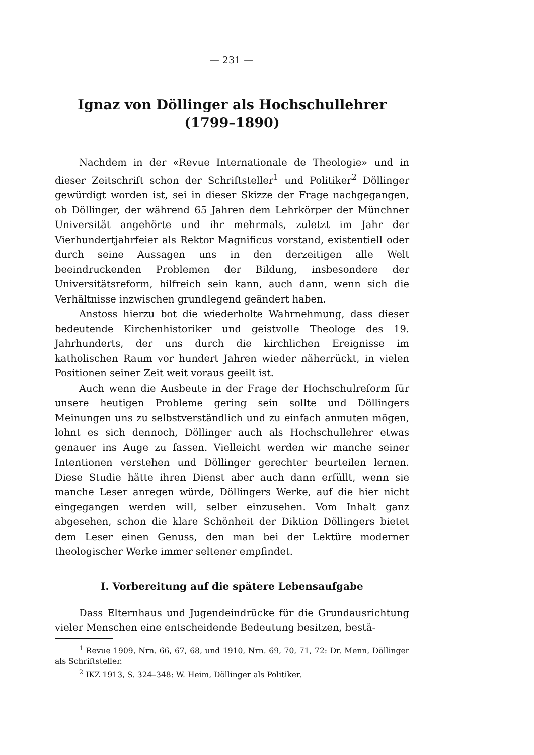— 231 —
Ignaz von Döllinger als Hochschullehrer
(1799–1890)
Nachdem in der «Revue Internationale de Theologie» und in dieser Zeitschrift schon der Schriftsteller<sup>1</sup> und Politiker<sup>2</sup> Döllinger gewürdigt worden ist, sei in dieser Skizze der Frage nachgegangen, ob Döllinger, der während 65 Jahren dem Lehrkörper der Münchner Universität angehörte und ihr mehrmals, zuletzt im Jahr der Vierhundertjahrfeier als Rektor Magnificus vorstand, existentiell oder durch seine Aussagen uns in den derzeitigen alle Welt beeindruckenden Problemen der Bildung, insbesondere der Universitätsreform, hilfreich sein kann, auch dann, wenn sich die Verhältnisse inzwischen grundlegend geändert haben.
Anstoss hierzu bot die wiederholte Wahrnehmung, dass dieser bedeutende Kirchenhistoriker und geistvolle Theologe des 19. Jahrhunderts, der uns durch die kirchlichen Ereignisse im katholischen Raum vor hundert Jahren wieder näherrückt, in vielen Positionen seiner Zeit weit voraus geeilt ist.
Auch wenn die Ausbeute in der Frage der Hochschulreform für unsere heutigen Probleme gering sein sollte und Döllingers Meinungen uns zu selbstverständlich und zu einfach anmuten mögen, lohnt es sich dennoch, Döllinger auch als Hochschullehrer etwas genauer ins Auge zu fassen. Vielleicht werden wir manche seiner Intentionen verstehen und Döllinger gerechter beurteilen lernen. Diese Studie hätte ihren Dienst aber auch dann erfüllt, wenn sie manche Leser anregen würde, Döllingers Werke, auf die hier nicht eingegangen werden will, selber einzusehen. Vom Inhalt ganz abgesehen, schon die klare Schönheit der Diktion Döllingers bietet dem Leser einen Genuss, den man bei der Lektüre moderner theologischer Werke immer seltener empfindet.
I. Vorbereitung auf die spätere Lebensaufgabe
Dass Elternhaus und Jugendeindrücke für die Grundausrichtung vieler Menschen eine entscheidende Bedeutung besitzen, bestä-
<sup>1</sup> Revue 1909, Nrn. 66, 67, 68, und 1910, Nrn. 69, 70, 71, 72: Dr. Menn, Döllinger als Schriftsteller.
<sup>2</sup> IKZ 1913, S. 324–348: W. Heim, Döllinger als Politiker.